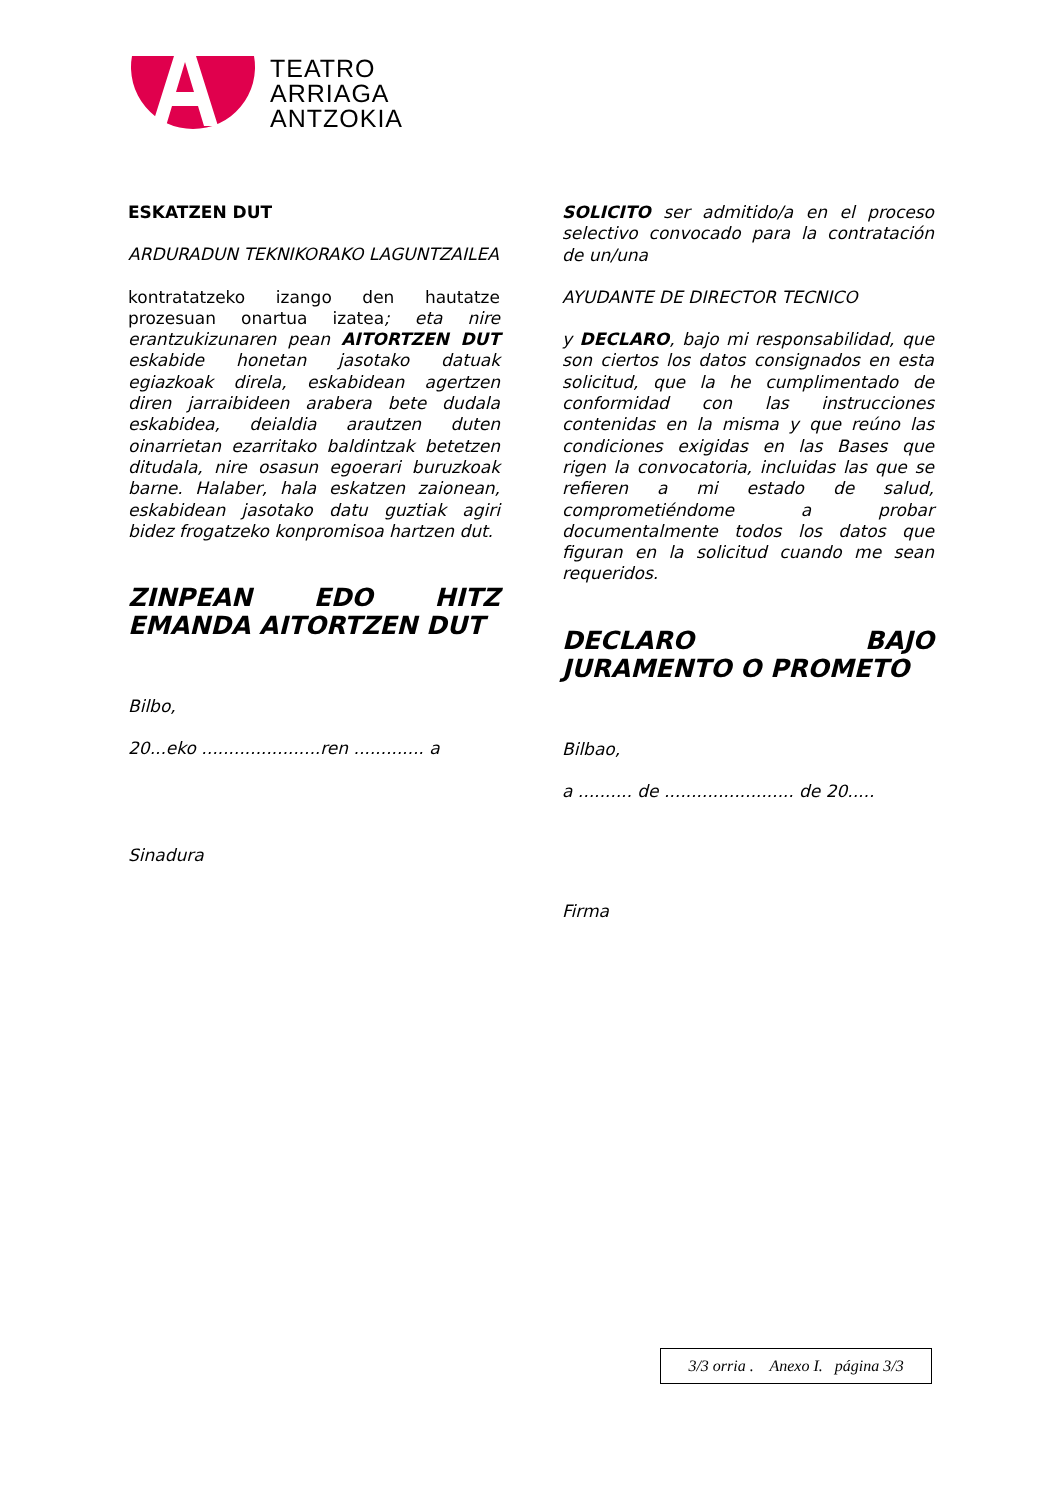TEATRO
ARRIAGA
ANTZOKIA
ESKATZEN DUT
ARDURADUN TEKNIKORAKO LAGUNTZAILEA
kontratatzeko izango den hautatze prozesuan onartua izatea; eta nire erantzukizunaren pean AITORTZEN DUT eskabide honetan jasotako datuak egiazkoak direla, eskabidean agertzen diren jarraibideen arabera bete dudala eskabidea, deialdia arautzen duten oinarrietan ezarritako baldintzak betetzen ditudala, nire osasun egoerari buruzkoak barne. Halaber, hala eskatzen zaionean, eskabidean jasotako datu guztiak agiri bidez frogatzeko konpromisoa hartzen dut.
ZINPEAN EDO HITZ EMANDA AITORTZEN DUT
Bilbo,
20...eko ......................ren ............. a
Sinadura
SOLICITO ser admitido/a en el proceso selectivo convocado para la contratación de un/una
AYUDANTE DE DIRECTOR TECNICO
y DECLARO, bajo mi responsabilidad, que son ciertos los datos consignados en esta solicitud, que la he cumplimentado de conformidad con las instrucciones contenidas en la misma y que reúno las condiciones exigidas en las Bases que rigen la convocatoria, incluidas las que se refieren a mi estado de salud, comprometiéndome a probar documentalmente todos los datos que figuran en la solicitud cuando me sean requeridos.
DECLARO BAJO JURAMENTO O PROMETO
Bilbao,
a .......... de ........................ de 20.....
Firma
3/3 orria . Anexo I. página 3/3